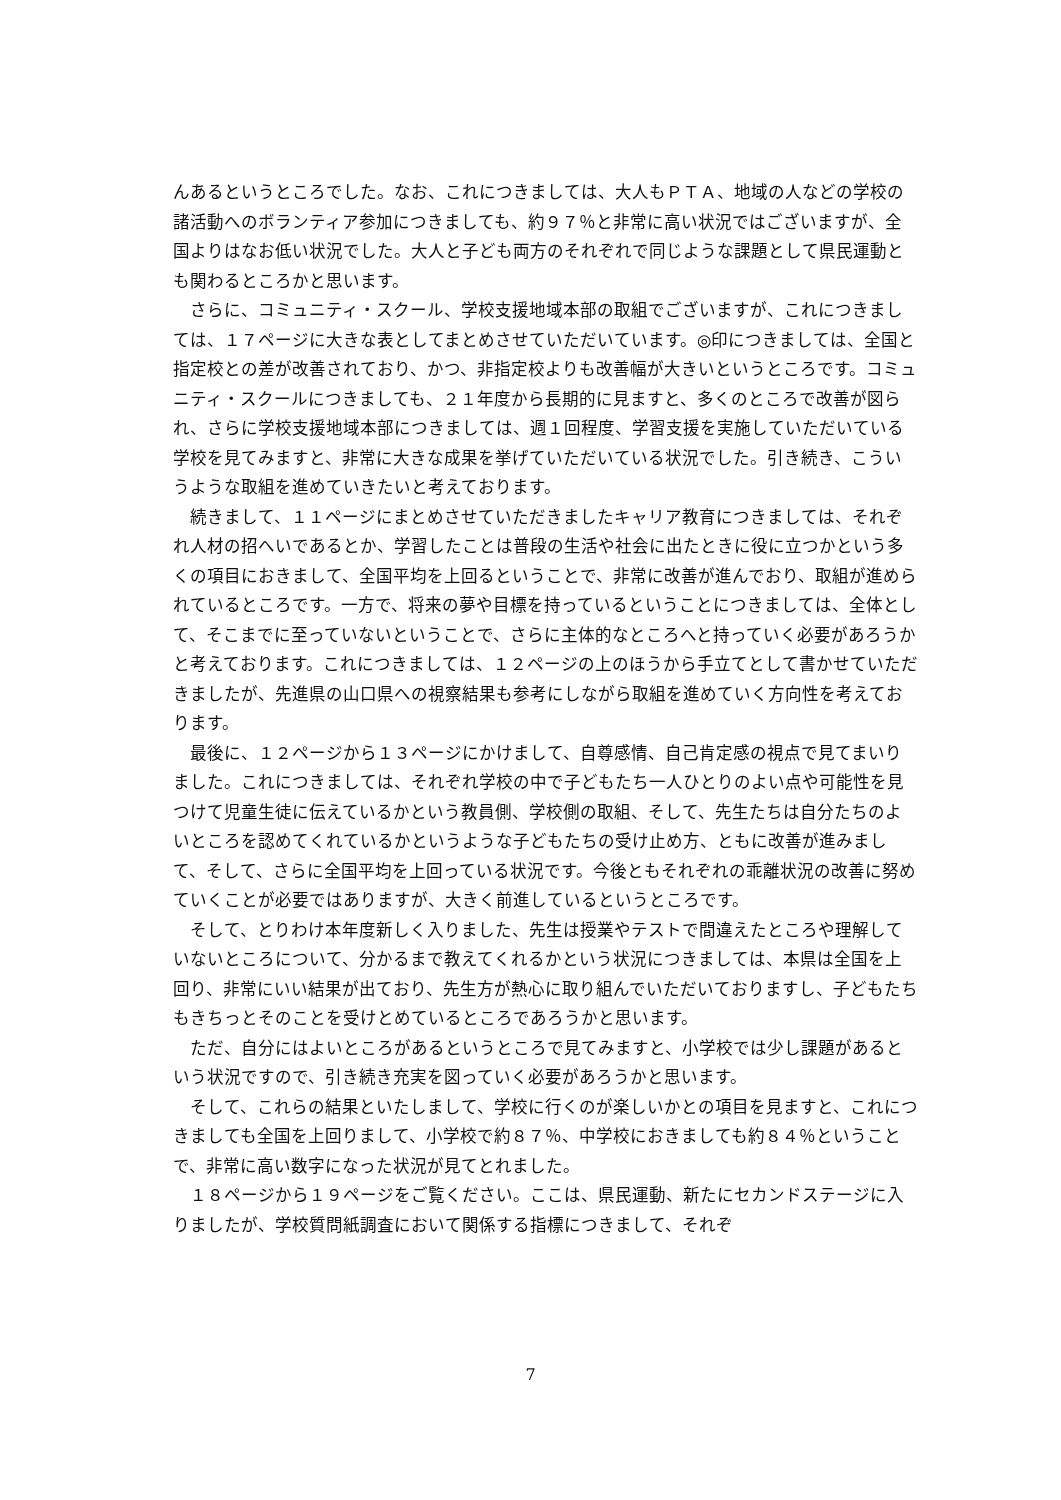んあるというところでした。なお、これにつきましては、大人もＰＴＡ、地域の人などの学校の諸活動へのボランティア参加につきましても、約９７％と非常に高い状況ではございますが、全国よりはなお低い状況でした。大人と子ども両方のそれぞれで同じような課題として県民運動とも関わるところかと思います。
　さらに、コミュニティ・スクール、学校支援地域本部の取組でございますが、これにつきましては、１７ページに大きな表としてまとめさせていただいています。◎印につきましては、全国と指定校との差が改善されており、かつ、非指定校よりも改善幅が大きいというところです。コミュニティ・スクールにつきましても、２１年度から長期的に見ますと、多くのところで改善が図られ、さらに学校支援地域本部につきましては、週１回程度、学習支援を実施していただいている学校を見てみますと、非常に大きな成果を挙げていただいている状況でした。引き続き、こういうような取組を進めていきたいと考えております。
　続きまして、１１ページにまとめさせていただきましたキャリア教育につきましては、それぞれ人材の招へいであるとか、学習したことは普段の生活や社会に出たときに役に立つかという多くの項目におきまして、全国平均を上回るということで、非常に改善が進んでおり、取組が進められているところです。一方で、将来の夢や目標を持っているということにつきましては、全体として、そこまでに至っていないということで、さらに主体的なところへと持っていく必要があろうかと考えております。これにつきましては、１２ページの上のほうから手立てとして書かせていただきましたが、先進県の山口県への視察結果も参考にしながら取組を進めていく方向性を考えております。
　最後に、１２ページから１３ページにかけまして、自尊感情、自己肯定感の視点で見てまいりました。これにつきましては、それぞれ学校の中で子どもたち一人ひとりのよい点や可能性を見つけて児童生徒に伝えているかという教員側、学校側の取組、そして、先生たちは自分たちのよいところを認めてくれているかというような子どもたちの受け止め方、ともに改善が進みまして、そして、さらに全国平均を上回っている状況です。今後ともそれぞれの乖離状況の改善に努めていくことが必要ではありますが、大きく前進しているというところです。
　そして、とりわけ本年度新しく入りました、先生は授業やテストで間違えたところや理解していないところについて、分かるまで教えてくれるかという状況につきましては、本県は全国を上回り、非常にいい結果が出ており、先生方が熱心に取り組んでいただいておりますし、子どもたちもきちっとそのことを受けとめているところであろうかと思います。
　ただ、自分にはよいところがあるというところで見てみますと、小学校では少し課題があるという状況ですので、引き続き充実を図っていく必要があろうかと思います。
　そして、これらの結果といたしまして、学校に行くのが楽しいかとの項目を見ますと、これにつきましても全国を上回りまして、小学校で約８７％、中学校におきましても約８４％ということで、非常に高い数字になった状況が見てとれました。
　１８ページから１９ページをご覧ください。ここは、県民運動、新たにセカンドステージに入りましたが、学校質問紙調査において関係する指標につきまして、それぞ
7